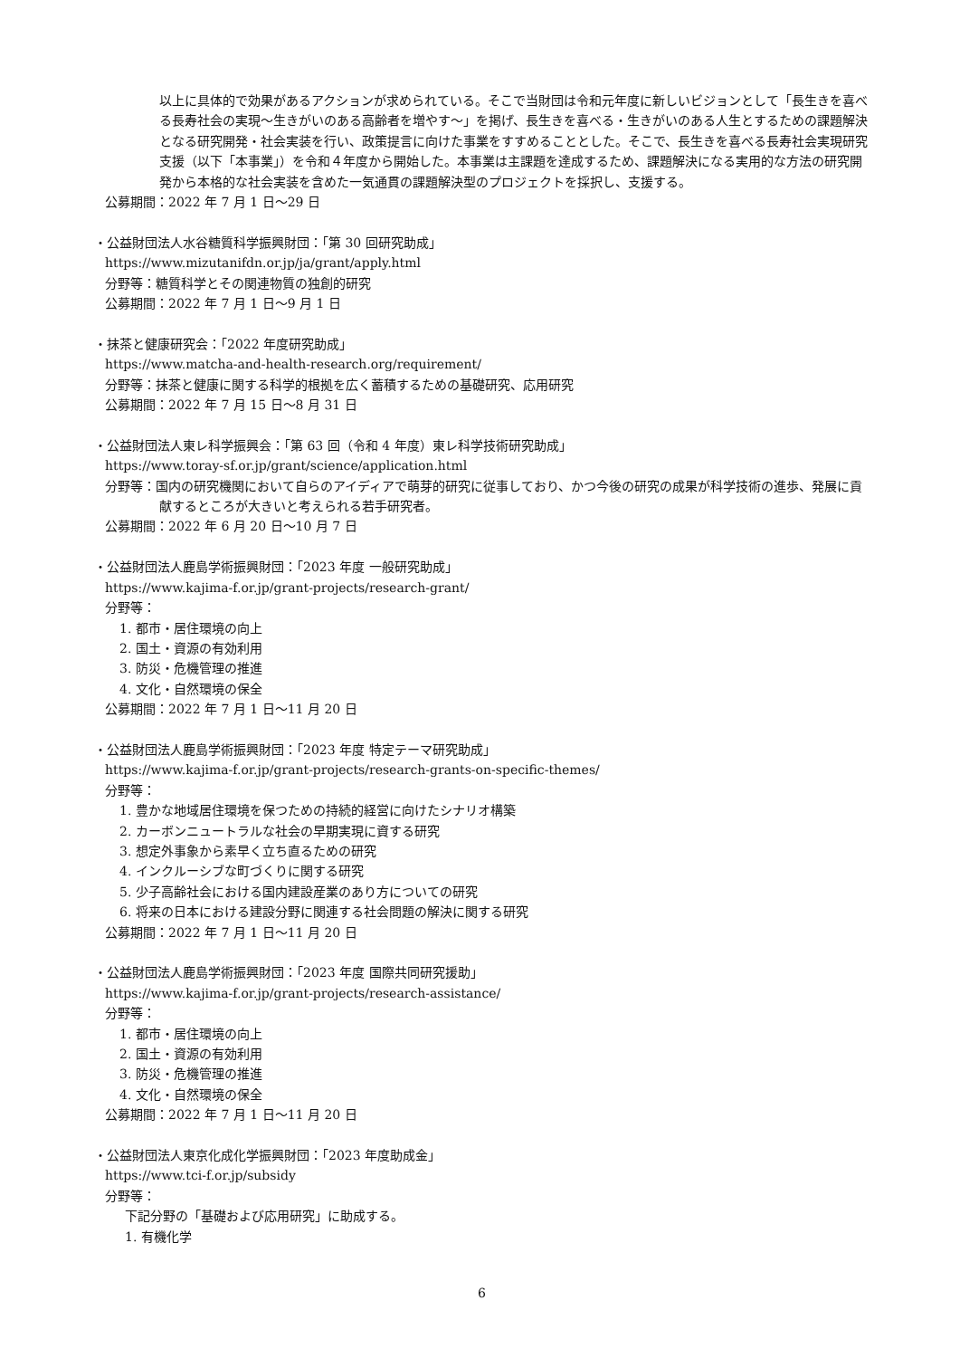以上に具体的で効果があるアクションが求められている。そこで当財団は令和元年度に新しいビジョンとして「長生きを喜べる長寿社会の実現～生きがいのある高齢者を増やす～」を掲げ、長生きを喜べる・生きがいのある人生とするための課題解決となる研究開発・社会実装を行い、政策提言に向けた事業をすすめることとした。そこで、長生きを喜べる長寿社会実現研究支援（以下「本事業」）を令和４年度から開始した。本事業は主課題を達成するため、課題解決になる実用的な方法の研究開発から本格的な社会実装を含めた一気通貫の課題解決型のプロジェクトを採択し、支援する。
公募期間：2022 年 7 月 1 日～29 日
・公益財団法人水谷糖質科学振興財団：「第 30 回研究助成」
https://www.mizutanifdn.or.jp/ja/grant/apply.html
分野等：糖質科学とその関連物質の独創的研究
公募期間：2022 年 7 月 1 日～9 月 1 日
・抹茶と健康研究会：「2022 年度研究助成」
https://www.matcha-and-health-research.org/requirement/
分野等：抹茶と健康に関する科学的根拠を広く蓄積するための基礎研究、応用研究
公募期間：2022 年 7 月 15 日～8 月 31 日
・公益財団法人東レ科学振興会：「第 63 回（令和 4 年度）東レ科学技術研究助成」
https://www.toray-sf.or.jp/grant/science/application.html
分野等：国内の研究機関において自らのアイディアで萌芽的研究に従事しており、かつ今後の研究の成果が科学技術の進歩、発展に貢献するところが大きいと考えられる若手研究者。
公募期間：2022 年 6 月 20 日～10 月 7 日
・公益財団法人鹿島学術振興財団：「2023 年度 一般研究助成」
https://www.kajima-f.or.jp/grant-projects/research-grant/
分野等：
1. 都市・居住環境の向上
2. 国土・資源の有効利用
3. 防災・危機管理の推進
4. 文化・自然環境の保全
公募期間：2022 年 7 月 1 日～11 月 20 日
・公益財団法人鹿島学術振興財団：「2023 年度 特定テーマ研究助成」
https://www.kajima-f.or.jp/grant-projects/research-grants-on-specific-themes/
分野等：
1. 豊かな地域居住環境を保つための持続的経営に向けたシナリオ構築
2. カーボンニュートラルな社会の早期実現に資する研究
3. 想定外事象から素早く立ち直るための研究
4. インクルーシブな町づくりに関する研究
5. 少子高齢社会における国内建設産業のあり方についての研究
6. 将来の日本における建設分野に関連する社会問題の解決に関する研究
公募期間：2022 年 7 月 1 日～11 月 20 日
・公益財団法人鹿島学術振興財団：「2023 年度 国際共同研究援助」
https://www.kajima-f.or.jp/grant-projects/research-assistance/
分野等：
1. 都市・居住環境の向上
2. 国土・資源の有効利用
3. 防災・危機管理の推進
4. 文化・自然環境の保全
公募期間：2022 年 7 月 1 日～11 月 20 日
・公益財団法人東京化成化学振興財団：「2023 年度助成金」
https://www.tci-f.or.jp/subsidy
分野等：
下記分野の「基礎および応用研究」に助成する。
1. 有機化学
6